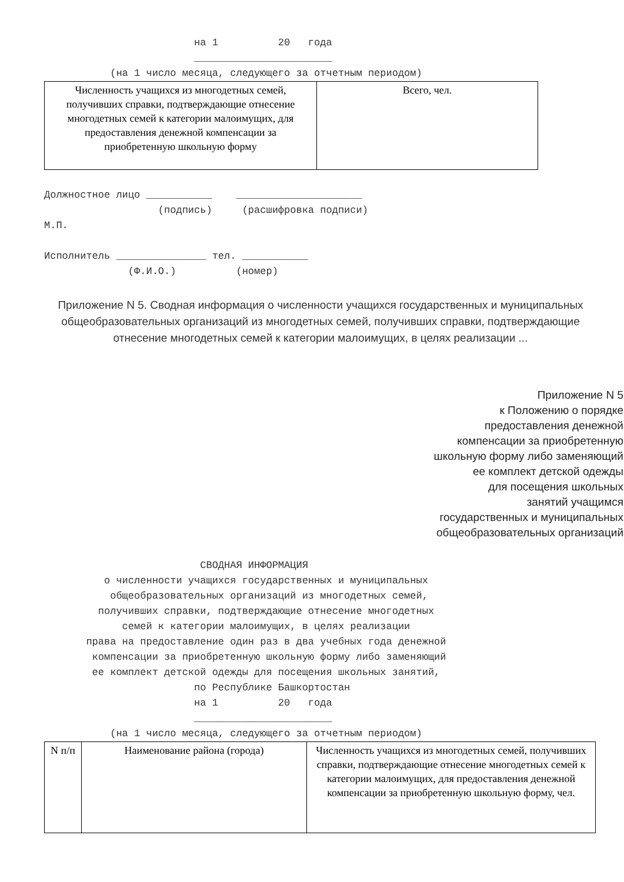на 1          20   года
                         _______________________
           (на 1 число месяца, следующего за отчетным периодом)
| Численность учащихся из многодетных семей, получивших справки, подтверждающие отнесение многодетных семей к категории малоимущих, для предоставления денежной компенсации за приобретенную школьную форму | Всего, чел. |
Должностное лицо ___________    _____________________
                   (подпись)     (расшифровка подписи)
М.П.

Исполнитель _______________ тел. ___________
              (Ф.И.О.)          (номер)
Приложение N 5. Сводная информация о численности учащихся государственных и муниципальных общеобразовательных организаций из многодетных семей, получивших справки, подтверждающие отнесение многодетных семей к категории малоимущих, в целях реализации ...
Приложение N 5
к Положению о порядке
предоставления денежной
компенсации за приобретенную
школьную форму либо заменяющий
ее комплект детской одежды
для посещения школьных
занятий учащимся
государственных и муниципальных
общеобразовательных организаций
                          СВОДНАЯ ИНФОРМАЦИЯ
          о численности учащихся государственных и муниципальных
           общеобразовательных организаций из многодетных семей,
         получивших справки, подтверждающие отнесение многодетных
             семей к категории малоимущих, в целях реализации
       права на предоставление один раз в два учебных года денежной
        компенсации за приобретенную школьную форму либо заменяющий
        ее комплект детской одежды для посещения школьных занятий,
                         по Республике Башкортостан
                         на 1          20   года
                         _______________________
           (на 1 число месяца, следующего за отчетным периодом)
| N п/п | Наименование района (города) | Численность учащихся из многодетных семей, получивших справки, подтверждающие отнесение многодетных семей к категории малоимущих, для предоставления денежной компенсации за приобретенную школьную форму, чел. |